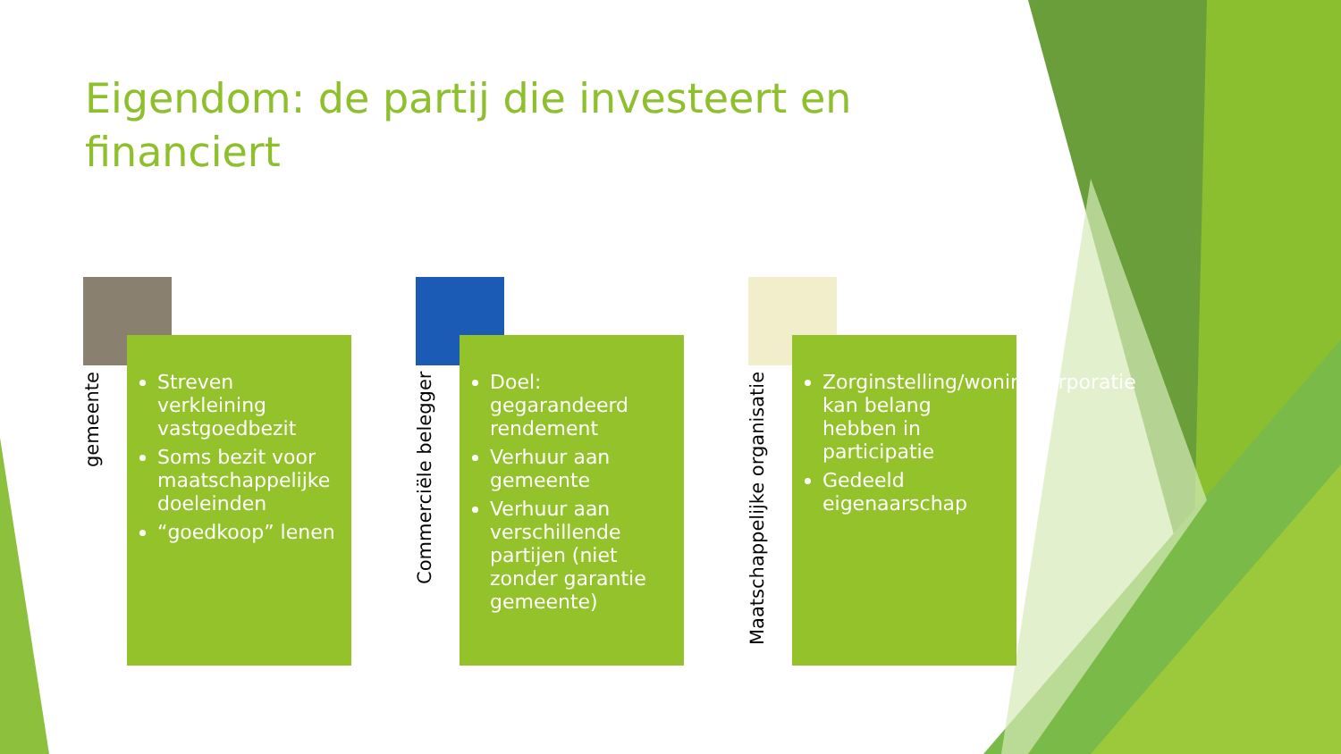Eigendom: de partij die investeert en financiert
gemeente
Streven verkleining vastgoedbezit
Soms bezit voor maatschappelijke doeleinden
“goedkoop” lenen
Commerciële belegger
Doel: gegarandeerd rendement
Verhuur aan gemeente
Verhuur aan verschillende partijen (niet zonder garantie gemeente)
Maatschappelijke organisatie
Zorginstelling/woningcorporatie kan belang hebben in participatie
Gedeeld eigenaarschap